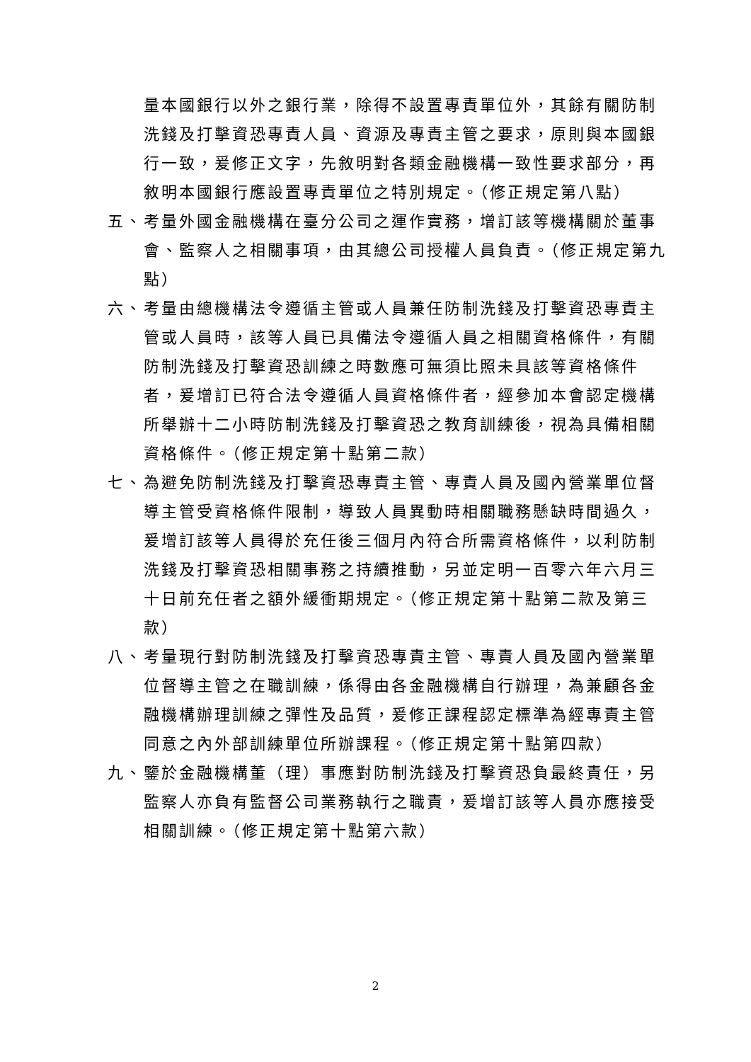量本國銀行以外之銀行業，除得不設置專責單位外，其餘有關防制洗錢及打擊資恐專責人員、資源及專責主管之要求，原則與本國銀行一致，爰修正文字，先敘明對各類金融機構一致性要求部分，再敘明本國銀行應設置專責單位之特別規定。（修正規定第八點）
五、 考量外國金融機構在臺分公司之運作實務，增訂該等機構關於董事會、監察人之相關事項，由其總公司授權人員負責。（修正規定第九點）
六、 考量由總機構法令遵循主管或人員兼任防制洗錢及打擊資恐專責主管或人員時，該等人員已具備法令遵循人員之相關資格條件，有關防制洗錢及打擊資恐訓練之時數應可無須比照未具該等資格條件者，爰增訂已符合法令遵循人員資格條件者，經參加本會認定機構所舉辦十二小時防制洗錢及打擊資恐之教育訓練後，視為具備相關資格條件。（修正規定第十點第二款）
七、 為避免防制洗錢及打擊資恐專責主管、專責人員及國內營業單位督導主管受資格條件限制，導致人員異動時相關職務懸缺時間過久，爰增訂該等人員得於充任後三個月內符合所需資格條件，以利防制洗錢及打擊資恐相關事務之持續推動，另並定明一百零六年六月三十日前充任者之額外緩衝期規定。（修正規定第十點第二款及第三款）
八、 考量現行對防制洗錢及打擊資恐專責主管、專責人員及國內營業單位督導主管之在職訓練，係得由各金融機構自行辦理，為兼顧各金融機構辦理訓練之彈性及品質，爰修正課程認定標準為經專責主管同意之內外部訓練單位所辦課程。（修正規定第十點第四款）
九、 鑒於金融機構董（理）事應對防制洗錢及打擊資恐負最終責任，另監察人亦負有監督公司業務執行之職責，爰增訂該等人員亦應接受相關訓練。（修正規定第十點第六款）
2